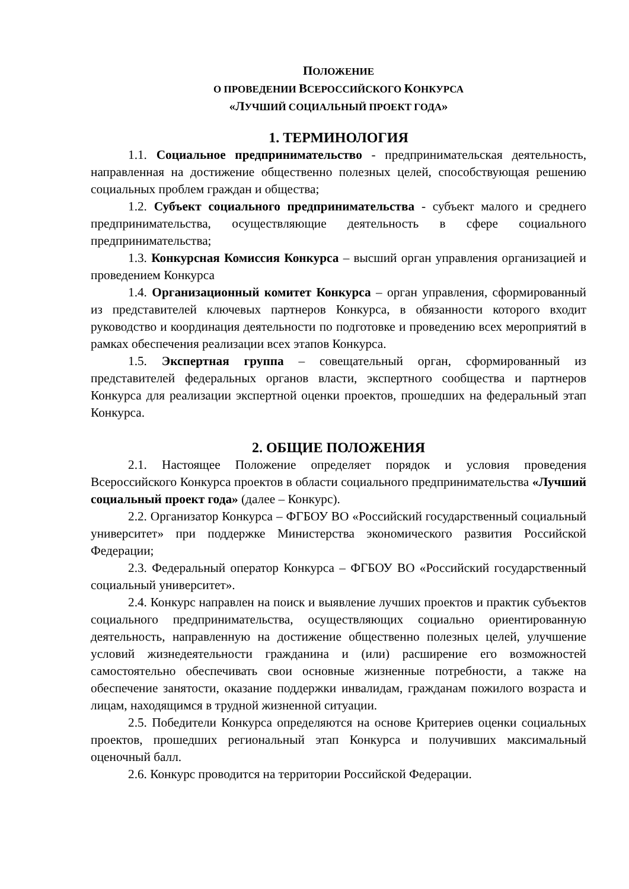ПОЛОЖЕНИЕ
О ПРОВЕДЕНИИ ВСЕРОССИЙСКОГО КОНКУРСА
«ЛУЧШИЙ СОЦИАЛЬНЫЙ ПРОЕКТ ГОДА»
1. ТЕРМИНОЛОГИЯ
1.1. Социальное предпринимательство - предпринимательская деятельность, направленная на достижение общественно полезных целей, способствующая решению социальных проблем граждан и общества;
1.2. Субъект социального предпринимательства - субъект малого и среднего предпринимательства, осуществляющие деятельность в сфере социального предпринимательства;
1.3. Конкурсная Комиссия Конкурса – высший орган управления организацией и проведением Конкурса
1.4. Организационный комитет Конкурса – орган управления, сформированный из представителей ключевых партнеров Конкурса, в обязанности которого входит руководство и координация деятельности по подготовке и проведению всех мероприятий в рамках обеспечения реализации всех этапов Конкурса.
1.5. Экспертная группа – совещательный орган, сформированный из представителей федеральных органов власти, экспертного сообщества и партнеров Конкурса для реализации экспертной оценки проектов, прошедших на федеральный этап Конкурса.
2. ОБЩИЕ ПОЛОЖЕНИЯ
2.1. Настоящее Положение определяет порядок и условия проведения Всероссийского Конкурса проектов в области социального предпринимательства «Лучший социальный проект года» (далее – Конкурс).
2.2. Организатор Конкурса – ФГБОУ ВО «Российский государственный социальный университет» при поддержке Министерства экономического развития Российской Федерации;
2.3. Федеральный оператор Конкурса – ФГБОУ ВО «Российский государственный социальный университет».
2.4. Конкурс направлен на поиск и выявление лучших проектов и практик субъектов социального предпринимательства, осуществляющих социально ориентированную деятельность, направленную на достижение общественно полезных целей, улучшение условий жизнедеятельности гражданина и (или) расширение его возможностей самостоятельно обеспечивать свои основные жизненные потребности, а также на обеспечение занятости, оказание поддержки инвалидам, гражданам пожилого возраста и лицам, находящимся в трудной жизненной ситуации.
2.5. Победители Конкурса определяются на основе Критериев оценки социальных проектов, прошедших региональный этап Конкурса и получивших максимальный оценочный балл.
2.6. Конкурс проводится на территории Российской Федерации.